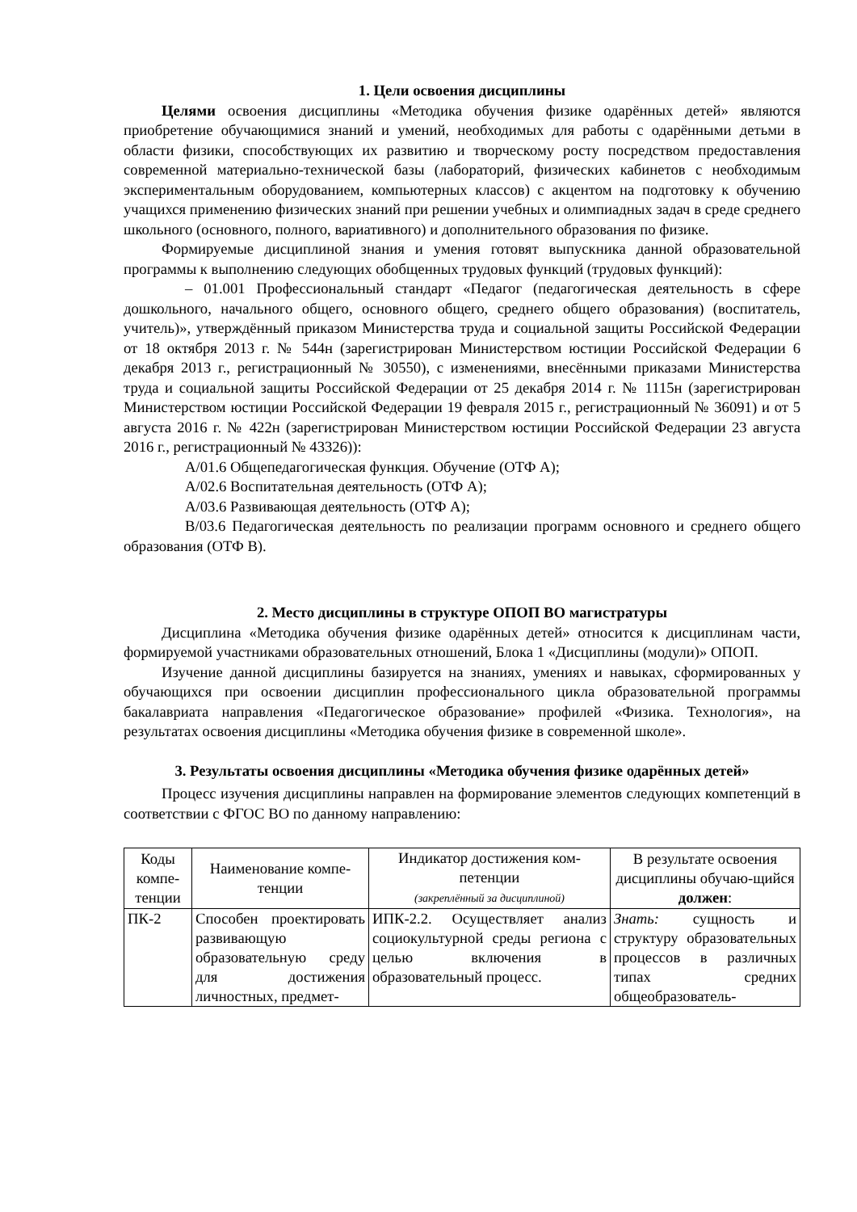1. Цели освоения дисциплины
Целями освоения дисциплины «Методика обучения физике одарённых детей» являются приобретение обучающимися знаний и умений, необходимых для работы с одарёнными детьми в области физики, способствующих их развитию и творческому росту посредством предоставления современной материально-технической базы (лабораторий, физических кабинетов с необходимым экспериментальным оборудованием, компьютерных классов) с акцентом на подготовку к обучению учащихся применению физических знаний при решении учебных и олимпиадных задач в среде среднего школьного (основного, полного, вариативного) и дополнительного образования по физике.
Формируемые дисциплиной знания и умения готовят выпускника данной образовательной программы к выполнению следующих обобщенных трудовых функций (трудовых функций):
– 01.001 Профессиональный стандарт «Педагог (педагогическая деятельность в сфере дошкольного, начального общего, основного общего, среднего общего образования) (воспитатель, учитель)», утверждённый приказом Министерства труда и социальной защиты Российской Федерации от 18 октября 2013 г. № 544н (зарегистрирован Министерством юстиции Российской Федерации 6 декабря 2013 г., регистрационный № 30550), с изменениями, внесёнными приказами Министерства труда и социальной защиты Российской Федерации от 25 декабря 2014 г. № 1115н (зарегистрирован Министерством юстиции Российской Федерации 19 февраля 2015 г., регистрационный № 36091) и от 5 августа 2016 г. № 422н (зарегистрирован Министерством юстиции Российской Федерации 23 августа 2016 г., регистрационный № 43326)):
А/01.6 Общепедагогическая функция. Обучение (ОТФ А);
А/02.6 Воспитательная деятельность (ОТФ А);
А/03.6 Развивающая деятельность (ОТФ А);
В/03.6 Педагогическая деятельность по реализации программ основного и среднего общего образования (ОТФ В).
2. Место дисциплины в структуре ОПОП ВО магистратуры
Дисциплина «Методика обучения физике одарённых детей» относится к дисциплинам части, формируемой участниками образовательных отношений, Блока 1 «Дисциплины (модули)» ОПОП.
Изучение данной дисциплины базируется на знаниях, умениях и навыках, сформированных у обучающихся при освоении дисциплин профессионального цикла образовательной программы бакалавриата направления «Педагогическое образование» профилей «Физика. Технология», на результатах освоения дисциплины «Методика обучения физике в современной школе».
3. Результаты освоения дисциплины «Методика обучения физике одарённых детей»
Процесс изучения дисциплины направлен на формирование элементов следующих компетенций в соответствии с ФГОС ВО по данному направлению:
| Коды компе-тенции | Наименование компе-тенции | Индикатор достижения ком-петенции (закреплённый за дисциплиной) | В результате освоения дисциплины обучаю-щийся должен : |
| --- | --- | --- | --- |
| ПК-2 | Способен проектировать развивающую образовательную среду для достижения личностных, предмет- | ИПК-2.2. Осуществляет анализ социокультурной среды региона с целью включения в образовательный процесс. | Знать: сущность и структуру образовательных процессов в различных типах средних общеобразователь- |